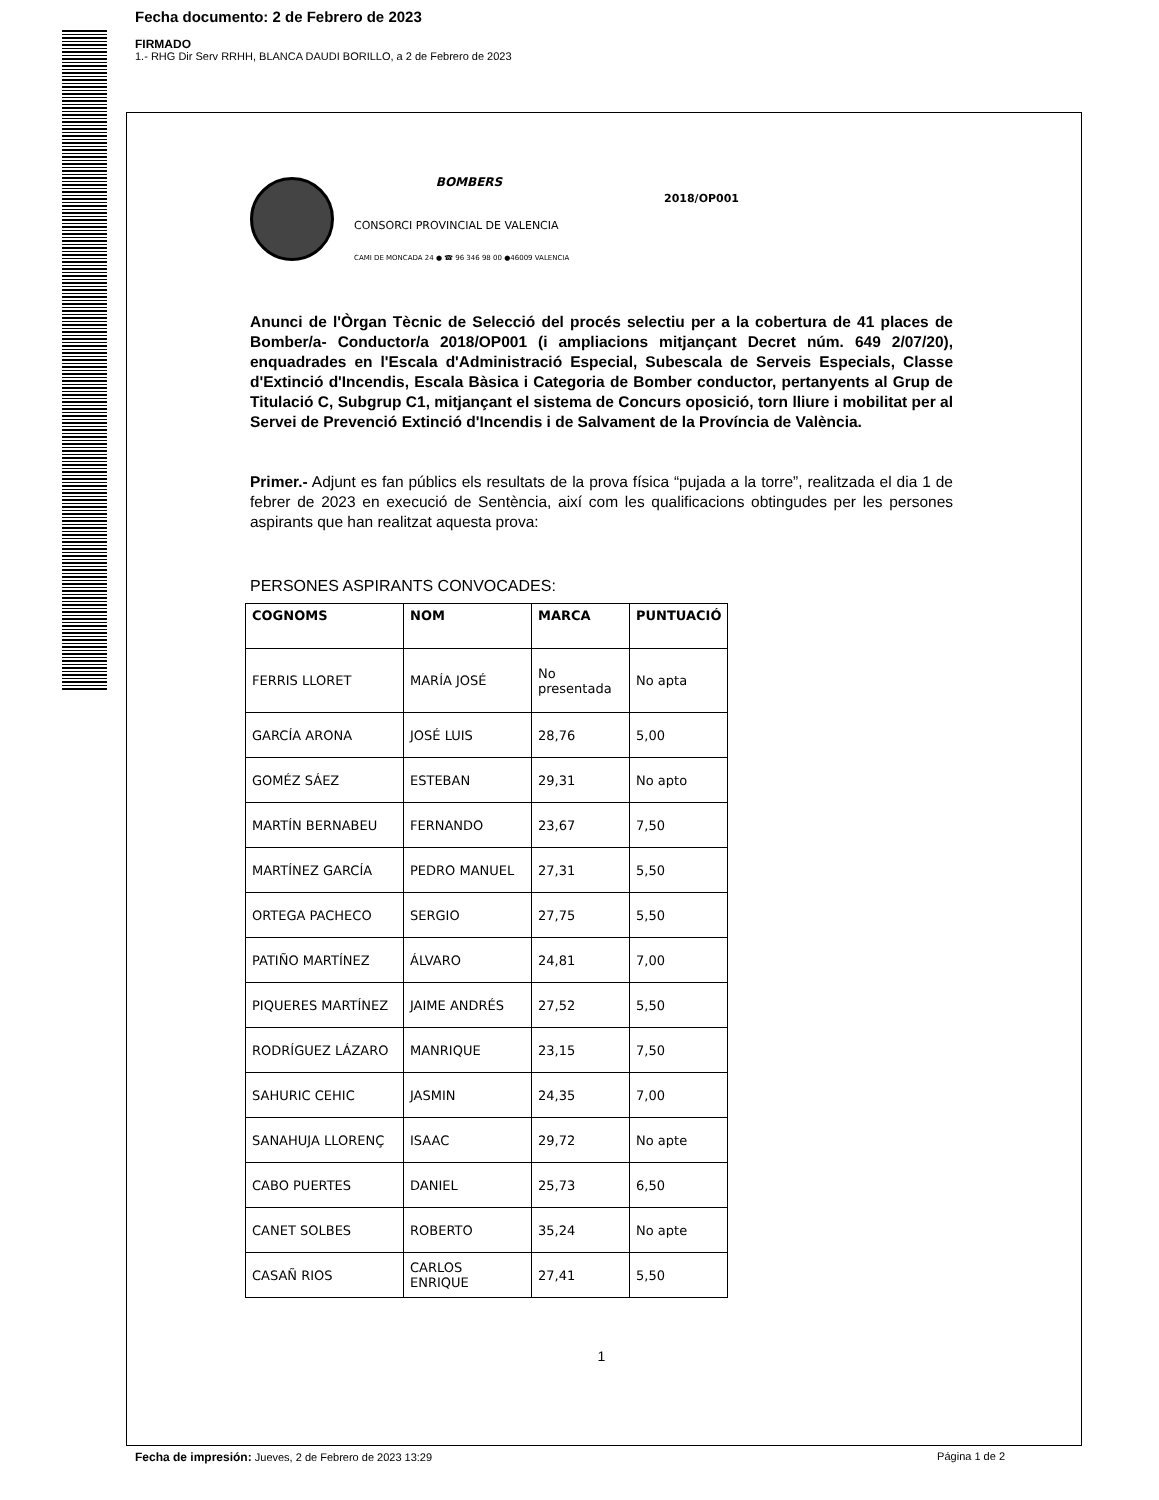Fecha documento: 2 de Febrero de 2023
FIRMADO
1.- RHG Dir Serv RRHH, BLANCA DAUDI BORILLO, a 2 de Febrero de 2023
BOMBERS
CONSORCI PROVINCIAL DE VALENCIA
CAMI DE MONCADA 24 ● ☎ 96 346 98 00 ●46009 VALENCIA
2018/OP001
Anunci de l'Òrgan Tècnic de Selecció del procés selectiu per a la cobertura de 41 places de Bomber/a- Conductor/a 2018/OP001 (i ampliacions mitjançant Decret núm. 649 2/07/20), enquadrades en l'Escala d'Administració Especial, Subescala de Serveis Especials, Classe d'Extinció d'Incendis, Escala Bàsica i Categoria de Bomber conductor, pertanyents al Grup de Titulació C, Subgrup C1, mitjançant el sistema de Concurs oposició, torn lliure i mobilitat per al Servei de Prevenció Extinció d'Incendis i de Salvament de la Província de València.
Primer.- Adjunt es fan públics els resultats de la prova física “pujada a la torre”, realitzada el dia 1 de febrer de 2023 en execució de Sentència, així com les qualificacions obtingudes per les persones aspirants que han realitzat aquesta prova:
PERSONES ASPIRANTS CONVOCADES:
| COGNOMS | NOM | MARCA | PUNTUACIÓ |
| --- | --- | --- | --- |
| FERRIS LLORET | MARÍA JOSÉ | No presentada | No apta |
| GARCÍA ARONA | JOSÉ LUIS | 28,76 | 5,00 |
| GOMÉZ SÁEZ | ESTEBAN | 29,31 | No apto |
| MARTÍN BERNABEU | FERNANDO | 23,67 | 7,50 |
| MARTÍNEZ GARCÍA | PEDRO MANUEL | 27,31 | 5,50 |
| ORTEGA PACHECO | SERGIO | 27,75 | 5,50 |
| PATIÑO MARTÍNEZ | ÁLVARO | 24,81 | 7,00 |
| PIQUERES MARTÍNEZ | JAIME ANDRÉS | 27,52 | 5,50 |
| RODRÍGUEZ LÁZARO | MANRIQUE | 23,15 | 7,50 |
| SAHURIC CEHIC | JASMIN | 24,35 | 7,00 |
| SANAHUJA LLORENÇ | ISAAC | 29,72 | No apte |
| CABO PUERTES | DANIEL | 25,73 | 6,50 |
| CANET SOLBES | ROBERTO | 35,24 | No apte |
| CASAÑ RIOS | CARLOS ENRIQUE | 27,41 | 5,50 |
1
Fecha de impresión: Jueves, 2 de Febrero de 2023 13:29 Página 1 de 2